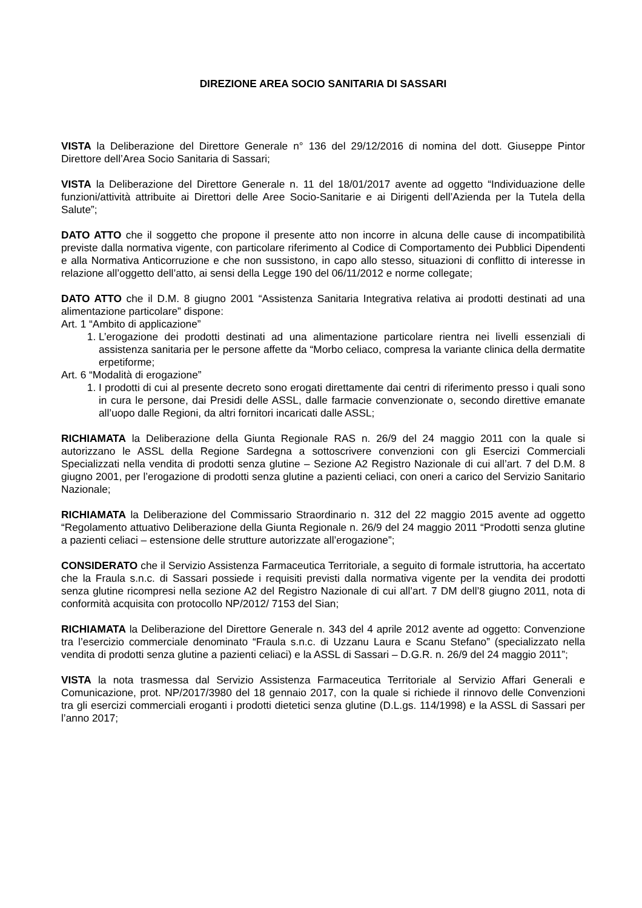DIREZIONE AREA SOCIO SANITARIA DI SASSARI
VISTA la Deliberazione del Direttore Generale n° 136 del 29/12/2016 di nomina del dott. Giuseppe Pintor Direttore dell’Area Socio Sanitaria di Sassari;
VISTA la Deliberazione del Direttore Generale n. 11 del 18/01/2017 avente ad oggetto “Individuazione delle funzioni/attività attribuite ai Direttori delle Aree Socio-Sanitarie e ai Dirigenti dell’Azienda per la Tutela della Salute”;
DATO ATTO che il soggetto che propone il presente atto non incorre in alcuna delle cause di incompatibilità previste dalla normativa vigente, con particolare riferimento al Codice di Comportamento dei Pubblici Dipendenti e alla Normativa Anticorruzione e che non sussistono, in capo allo stesso, situazioni di conflitto di interesse in relazione all’oggetto dell’atto, ai sensi della Legge 190 del 06/11/2012 e norme collegate;
DATO ATTO che il D.M. 8 giugno 2001 “Assistenza Sanitaria Integrativa relativa ai prodotti destinati ad una alimentazione particolare” dispone:
Art. 1 “Ambito di applicazione”
1. L’erogazione dei prodotti destinati ad una alimentazione particolare rientra nei livelli essenziali di assistenza sanitaria per le persone affette da “Morbo celiaco, compresa la variante clinica della dermatite erpetiforme;
Art. 6 “Modalità di erogazione”
1. I prodotti di cui al presente decreto sono erogati direttamente dai centri di riferimento presso i quali sono in cura le persone, dai Presidi delle ASSL, dalle farmacie convenzionate o, secondo direttive emanate all’uopo dalle Regioni, da altri fornitori incaricati dalle ASSL;
RICHIAMATA la Deliberazione della Giunta Regionale RAS n. 26/9 del 24 maggio 2011 con la quale si autorizzano le ASSL della Regione Sardegna a sottoscrivere convenzioni con gli Esercizi Commerciali Specializzati nella vendita di prodotti senza glutine – Sezione A2 Registro Nazionale di cui all’art. 7 del D.M. 8 giugno 2001, per l’erogazione di prodotti senza glutine a pazienti celiaci, con oneri a carico del Servizio Sanitario Nazionale;
RICHIAMATA la Deliberazione del Commissario Straordinario n. 312 del 22 maggio 2015 avente ad oggetto “Regolamento attuativo Deliberazione della Giunta Regionale n. 26/9 del 24 maggio 2011 “Prodotti senza glutine a pazienti celiaci – estensione delle strutture autorizzate all’erogazione”;
CONSIDERATO che il Servizio Assistenza Farmaceutica Territoriale, a seguito di formale istruttoria, ha accertato che la Fraula s.n.c. di Sassari possiede i requisiti previsti dalla normativa vigente per la vendita dei prodotti senza glutine ricompresi nella sezione A2 del Registro Nazionale di cui all’art. 7 DM dell’8 giugno 2011, nota di conformità acquisita con protocollo NP/2012/ 7153 del Sian;
RICHIAMATA la Deliberazione del Direttore Generale n. 343 del 4 aprile 2012 avente ad oggetto: Convenzione tra l’esercizio commerciale denominato “Fraula s.n.c. di Uzzanu Laura e Scanu Stefano” (specializzato nella vendita di prodotti senza glutine a pazienti celiaci) e la ASSL di Sassari – D.G.R. n. 26/9 del 24 maggio 2011”;
VISTA la nota trasmessa dal Servizio Assistenza Farmaceutica Territoriale al Servizio Affari Generali e Comunicazione, prot. NP/2017/3980 del 18 gennaio 2017, con la quale si richiede il rinnovo delle Convenzioni tra gli esercizi commerciali eroganti i prodotti dietetici senza glutine (D.L.gs. 114/1998) e la ASSL di Sassari per l’anno 2017;